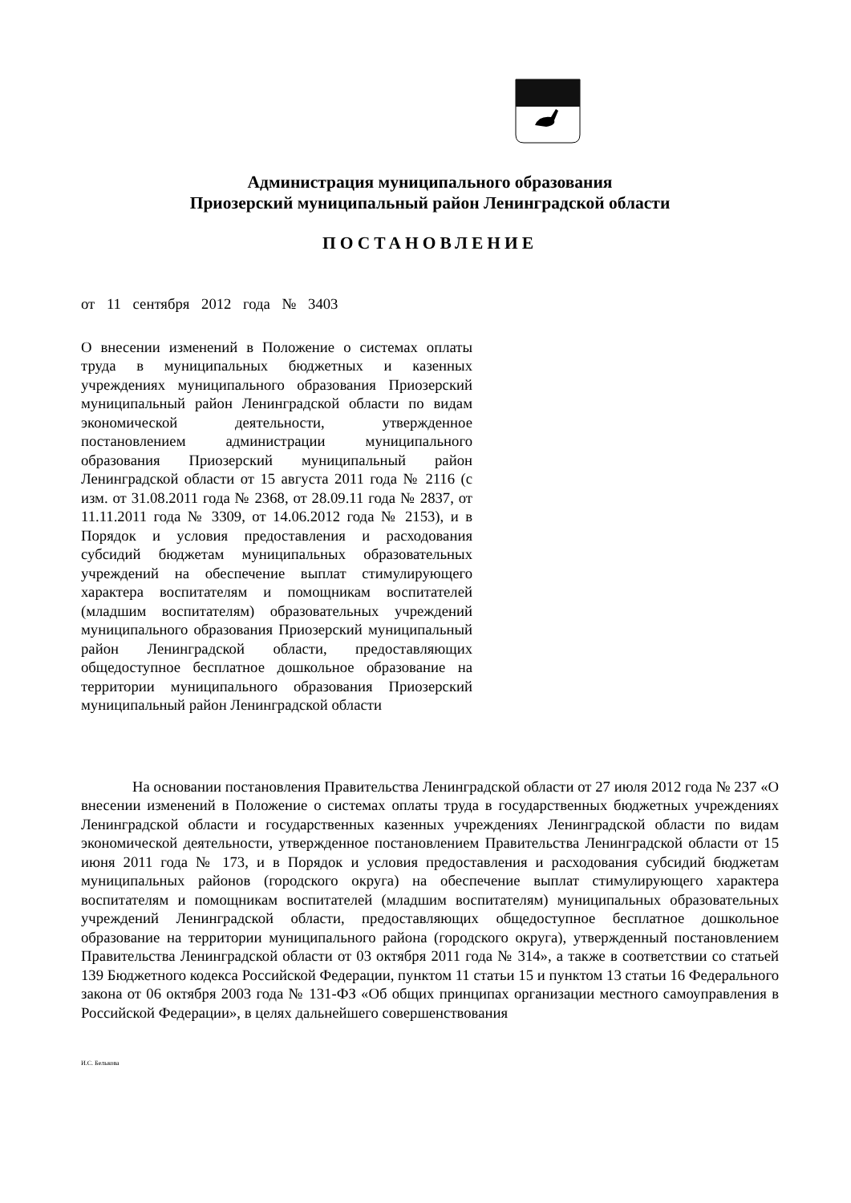Администрация муниципального образования
Приозерский муниципальный район Ленинградской области
ПОСТАНОВЛЕНИЕ
от 11 сентября 2012 года № 3403
О внесении изменений в Положение о системах оплаты труда в муниципальных бюджетных и казенных учреждениях муниципального образования Приозерский муниципальный район Ленинградской области по видам экономической деятельности, утвержденное постановлением администрации муниципального образования Приозерский муниципальный район Ленинградской области от 15 августа 2011 года № 2116 (с изм. от 31.08.2011 года № 2368, от 28.09.11 года № 2837, от 11.11.2011 года № 3309, от 14.06.2012 года № 2153), и в Порядок и условия предоставления и расходования субсидий бюджетам муниципальных образовательных учреждений на обеспечение выплат стимулирующего характера воспитателям и помощникам воспитателей (младшим воспитателям) образовательных учреждений муниципального образования Приозерский муниципальный район Ленинградской области, предоставляющих общедоступное бесплатное дошкольное образование на территории муниципального образования Приозерский муниципальный район Ленинградской области
На основании постановления Правительства Ленинградской области от 27 июля 2012 года № 237 «О внесении изменений в Положение о системах оплаты труда в государственных бюджетных учреждениях Ленинградской области и государственных казенных учреждениях Ленинградской области по видам экономической деятельности, утвержденное постановлением Правительства Ленинградской области от 15 июня 2011 года № 173, и в Порядок и условия предоставления и расходования субсидий бюджетам муниципальных районов (городского округа) на обеспечение выплат стимулирующего характера воспитателям и помощникам воспитателей (младшим воспитателям) муниципальных образовательных учреждений Ленинградской области, предоставляющих общедоступное бесплатное дошкольное образование на территории муниципального района (городского округа), утвержденный постановлением Правительства Ленинградской области от 03 октября 2011 года № 314», а также в соответствии со статьей 139 Бюджетного кодекса Российской Федерации, пунктом 11 статьи 15 и пунктом 13 статьи 16 Федерального закона от 06 октября 2003 года № 131-ФЗ «Об общих принципах организации местного самоуправления в Российской Федерации», в целях дальнейшего совершенствования
И.С. Белькова